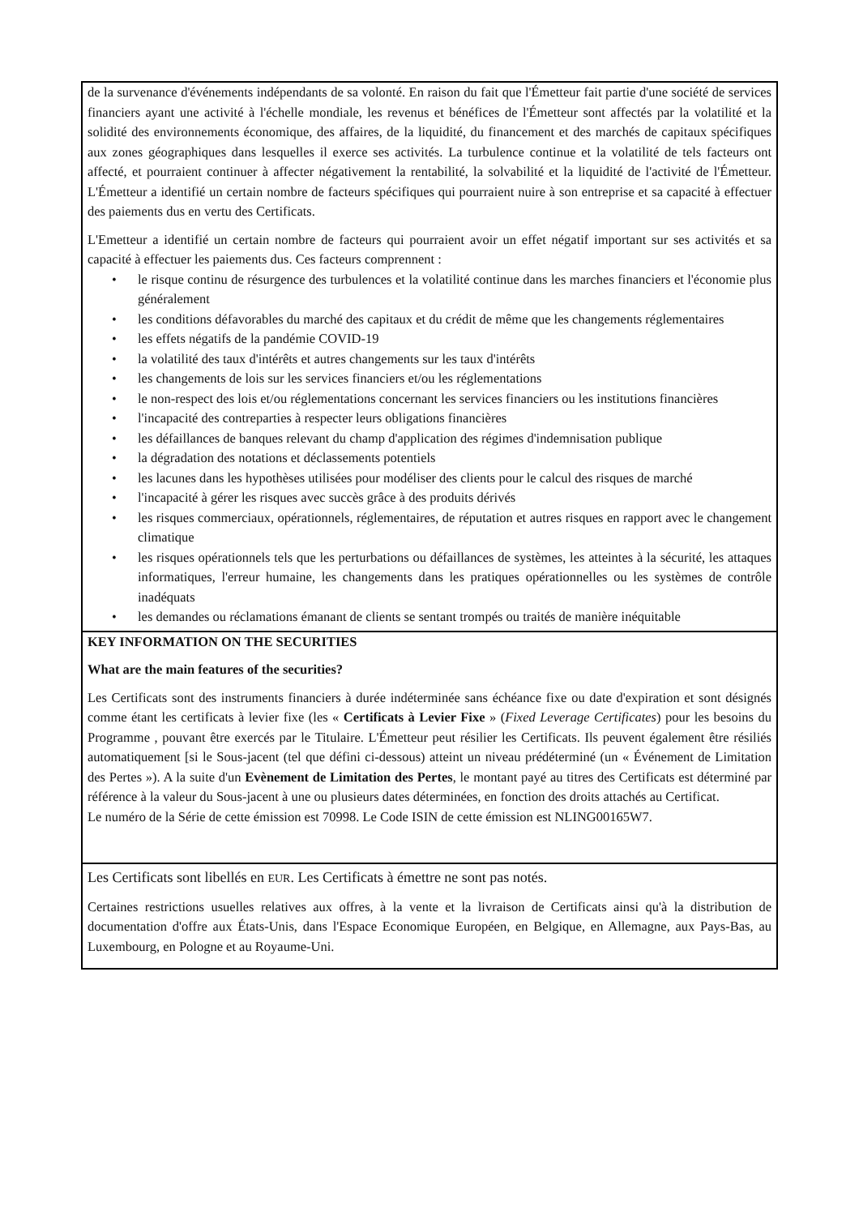de la survenance d'événements indépendants de sa volonté. En raison du fait que l'Émetteur fait partie d'une société de services financiers ayant une activité à l'échelle mondiale, les revenus et bénéfices de l'Émetteur sont affectés par la volatilité et la solidité des environnements économique, des affaires, de la liquidité, du financement et des marchés de capitaux spécifiques aux zones géographiques dans lesquelles il exerce ses activités. La turbulence continue et la volatilité de tels facteurs ont affecté, et pourraient continuer à affecter négativement la rentabilité, la solvabilité et la liquidité de l'activité de l'Émetteur. L'Émetteur a identifié un certain nombre de facteurs spécifiques qui pourraient nuire à son entreprise et sa capacité à effectuer des paiements dus en vertu des Certificats.
L'Emetteur a identifié un certain nombre de facteurs qui pourraient avoir un effet négatif important sur ses activités et sa capacité à effectuer les paiements dus. Ces facteurs comprennent :
• le risque continu de résurgence des turbulences et la volatilité continue dans les marches financiers et l'économie plus généralement
• les conditions défavorables du marché des capitaux et du crédit de même que les changements réglementaires
• les effets négatifs de la pandémie COVID-19
• la volatilité des taux d'intérêts et autres changements sur les taux d'intérêts
• les changements de lois sur les services financiers et/ou les réglementations
• le non-respect des lois et/ou réglementations concernant les services financiers ou les institutions financières
• l'incapacité des contreparties à respecter leurs obligations financières
• les défaillances de banques relevant du champ d'application des régimes d'indemnisation publique
• la dégradation des notations et déclassements potentiels
• les lacunes dans les hypothèses utilisées pour modéliser des clients pour le calcul des risques de marché
• l'incapacité à gérer les risques avec succès grâce à des produits dérivés
• les risques commerciaux, opérationnels, réglementaires, de réputation et autres risques en rapport avec le changement climatique
• les risques opérationnels tels que les perturbations ou défaillances de systèmes, les atteintes à la sécurité, les attaques informatiques, l'erreur humaine, les changements dans les pratiques opérationnelles ou les systèmes de contrôle inadéquats
• les demandes ou réclamations émanant de clients se sentant trompés ou traités de manière inéquitable
KEY INFORMATION ON THE SECURITIES
What are the main features of the securities?
Les Certificats sont des instruments financiers à durée indéterminée sans échéance fixe ou date d'expiration et sont désignés comme étant les certificats à levier fixe (les « Certificats à Levier Fixe » (Fixed Leverage Certificates) pour les besoins du Programme , pouvant être exercés par le Titulaire. L'Émetteur peut résilier les Certificats. Ils peuvent également être résiliés automatiquement [si le Sous-jacent (tel que défini ci-dessous) atteint un niveau prédéterminé (un « Événement de Limitation des Pertes »). A la suite d'un Evènement de Limitation des Pertes, le montant payé au titres des Certificats est déterminé par référence à la valeur du Sous-jacent à une ou plusieurs dates déterminées, en fonction des droits attachés au Certificat.
Le numéro de la Série de cette émission est 70998. Le Code ISIN de cette émission est NLING00165W7.
Les Certificats sont libellés en EUR. Les Certificats à émettre ne sont pas notés.
Certaines restrictions usuelles relatives aux offres, à la vente et la livraison de Certificats ainsi qu'à la distribution de documentation d'offre aux États-Unis, dans l'Espace Economique Européen, en Belgique, en Allemagne, aux Pays-Bas, au Luxembourg, en Pologne et au Royaume-Uni.